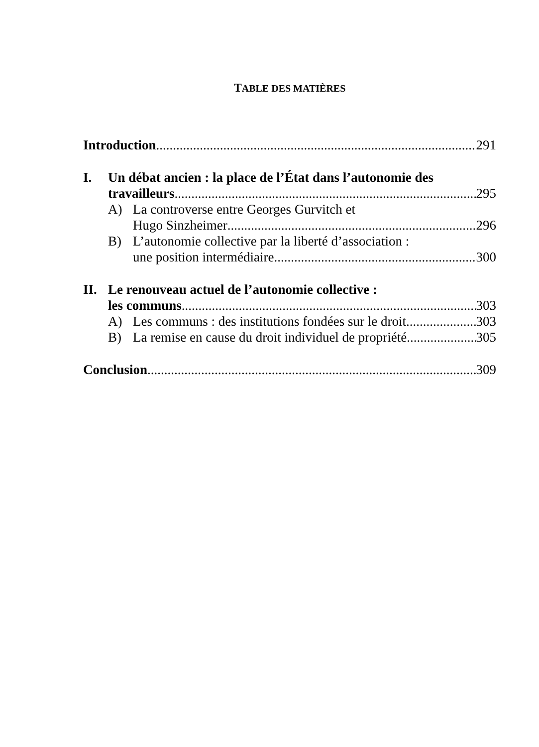TABLE DES MATIÈRES
Introduction 291
I. Un débat ancien : la place de l’État dans l’autonomie des
travailleurs 295
A) La controverse entre Georges Gurvitch et
Hugo Sinzheimer 296
B) L’autonomie collective par la liberté d’association :
une position intermédiaire 300
II. Le renouveau actuel de l’autonomie collective :
les communs 303
A) Les communs : des institutions fondées sur le droit 303
B) La remise en cause du droit individuel de propriété 305
Conclusion 309